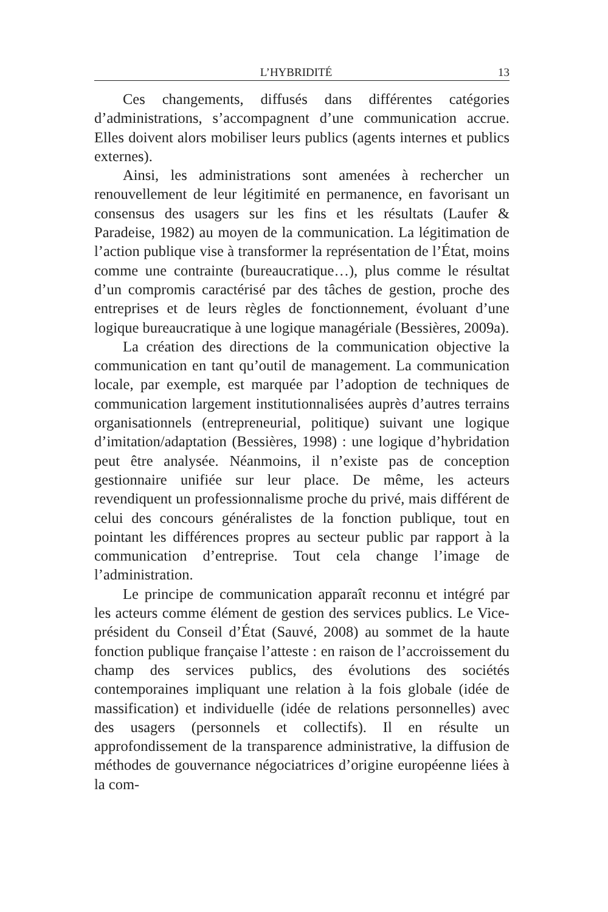L’HYBRIDITÉ 13
Ces changements, diffusés dans différentes catégories d’administrations, s’accompagnent d’une communication accrue. Elles doivent alors mobiliser leurs publics (agents internes et publics externes).
Ainsi, les administrations sont amenées à rechercher un renouvellement de leur légitimité en permanence, en favorisant un consensus des usagers sur les fins et les résultats (Laufer & Paradeise, 1982) au moyen de la communication. La légitimation de l’action publique vise à transformer la représentation de l’État, moins comme une contrainte (bureaucratique…), plus comme le résultat d’un compromis caractérisé par des tâches de gestion, proche des entreprises et de leurs règles de fonctionnement, évoluant d’une logique bureaucratique à une logique managériale (Bessières, 2009a).
La création des directions de la communication objective la communication en tant qu’outil de management. La communication locale, par exemple, est marquée par l’adoption de techniques de communication largement institutionnalisées auprès d’autres terrains organisationnels (entrepreneurial, politique) suivant une logique d’imitation/adaptation (Bessières, 1998) : une logique d’hybridation peut être analysée. Néanmoins, il n’existe pas de conception gestionnaire unifiée sur leur place. De même, les acteurs revendiquent un professionnalisme proche du privé, mais différent de celui des concours généralistes de la fonction publique, tout en pointant les différences propres au secteur public par rapport à la communication d’entreprise. Tout cela change l’image de l’administration.
Le principe de communication apparaît reconnu et intégré par les acteurs comme élément de gestion des services publics. Le Vice-président du Conseil d’État (Sauvé, 2008) au sommet de la haute fonction publique française l’atteste : en raison de l’accroissement du champ des services publics, des évolutions des sociétés contemporaines impliquant une relation à la fois globale (idée de massification) et individuelle (idée de relations personnelles) avec des usagers (personnels et collectifs). Il en résulte un approfondissement de la transparence administrative, la diffusion de méthodes de gouvernance négociatrices d’origine européenne liées à la com-